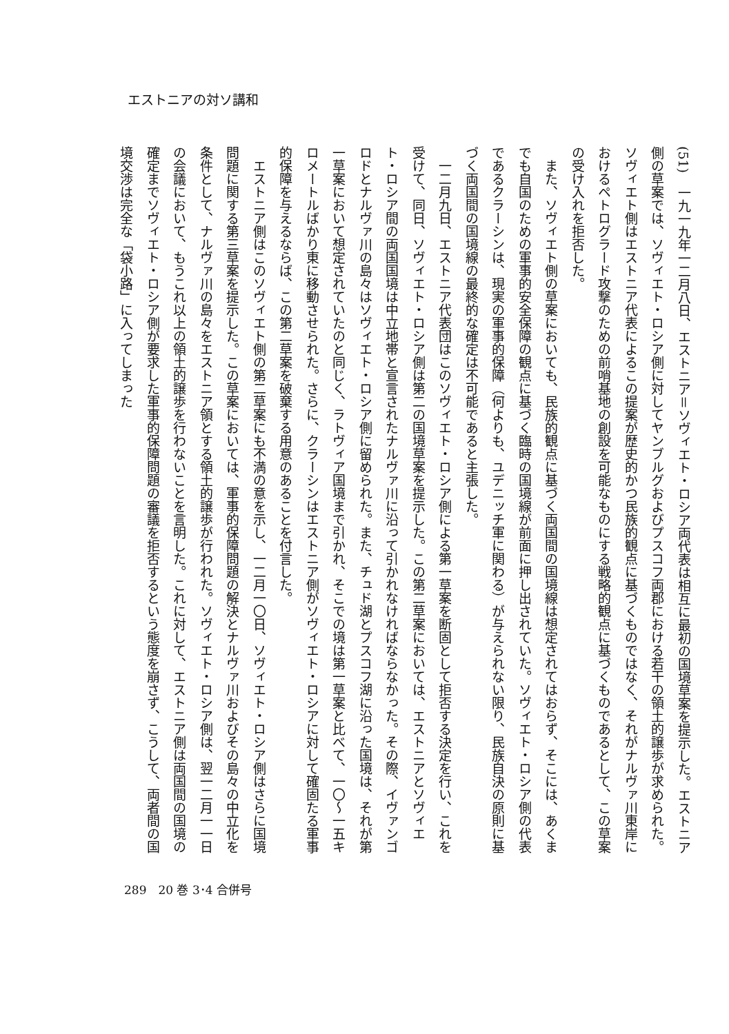エストニアの対ソ講和
(51)　一九一九年一二月八日、エストニア＝ソヴィエト・ロシア両代表は相互に最初の国境草案を提示した。エストニア側の草案では、ソヴィエト・ロシア側に対してヤンブルグおよびプスコフ両郡における若干の領土的譲歩が求められた。ソヴィエト側はエストニア代表によるこの提案が歴史的かつ民族的観点に基づくものではなく、それがナルヴァ川東岸におけるペトログラード攻撃のための前哨基地の創設を可能なものにする戦略的観点に基づくものであるとして、この草案の受け入れを拒否した。
　また、ソヴィエト側の草案においても、民族的観点に基づく両国間の国境線は想定されてはおらず、そこには、あくまでも自国のための軍事的安全保障の観点に基づく臨時の国境線が前面に押し出されていた。ソヴィエト・ロシア側の代表であるクラーシンは、現実の軍事的保障（何よりも、ユデニッチ軍に関わる）が与えられない限り、民族自決の原則に基づく両国間の国境線の最終的な確定は不可能であると主張した。
　一二月九日、エストニア代表団はこのソヴィエト・ロシア側による第一草案を断固として拒否する決定を行い、これを受けて、同日、ソヴィエト・ロシア側は第二の国境草案を提示した。この第二草案においては、エストニアとソヴィエト・ロシア間の両国国境は中立地帯と宣言されたナルヴァ川に沿って引かれなければならなかった。その際、イヴァンゴロドとナルヴァ川の島々はソヴィエト・ロシア側に留められた。また、チュド湖とプスコフ湖に沿った国境は、それが第一草案において想定されていたのと同じく、ラトヴィア国境まで引かれ、そこでの境は第一草案と比べて、一〇〜一五キロメートルばかり東に移動させられた。さらに、クラーシンはエストニア側がソヴィエト・ロシアに対して確固たる軍事的保障を与えるならば、この第二草案を破棄する用意のあることを付言した。
　エストニア側はこのソヴィエト側の第二草案にも不満の意を示し、一二月一〇日、ソヴィエト・ロシア側はさらに国境問題に関する第三草案を提示した。この草案においては、軍事的保障問題の解決とナルヴァ川およびその島々の中立化を条件として、ナルヴァ川の島々をエストニア領とする領土的譲歩が行われた。ソヴィエト・ロシア側は、翌一二月一一日の会議において、もうこれ以上の領土的譲歩を行わないことを言明した。これに対して、エストニア側は両国間の国境の確定までソヴィエト・ロシア側が要求した軍事的保障問題の審議を拒否するという態度を崩さず、こうして、両者間の国境交渉は完全な「袋小路」に入ってしまった
289　20 巻 3･4 合併号